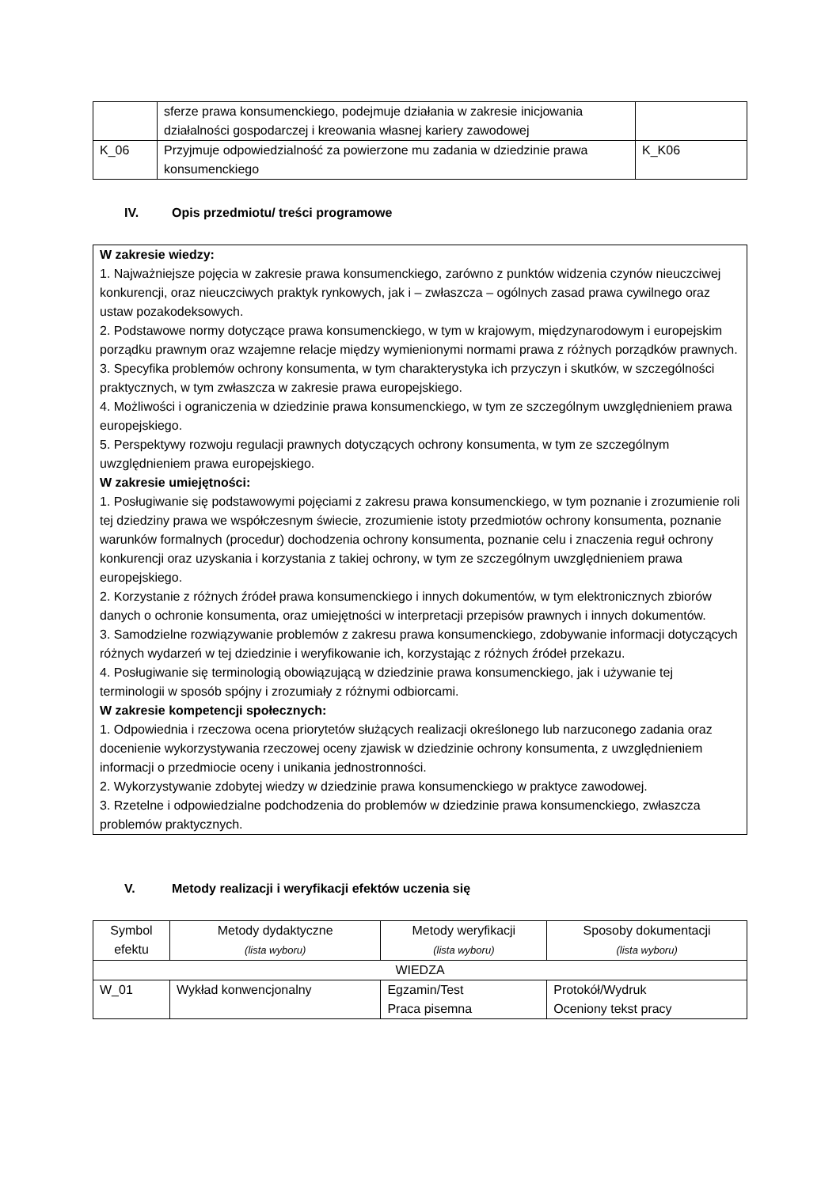| | sferze prawa konsumenckiego, podejmuje działania w zakresie inicjowania działalności gospodarczej i kreowania własnej kariery zawodowej | |
| K_06 | Przyjmuje odpowiedzialność za powierzone mu zadania w dziedzinie prawa konsumenckiego | K_K06 |
IV. Opis przedmiotu/ treści programowe
W zakresie wiedzy:
1. Najważniejsze pojęcia w zakresie prawa konsumenckiego, zarówno z punktów widzenia czynów nieuczciwej konkurencji, oraz nieuczciwych praktyk rynkowych, jak i – zwłaszcza – ogólnych zasad prawa cywilnego oraz ustaw pozakodeksowych.
2. Podstawowe normy dotyczące prawa konsumenckiego, w tym w krajowym, międzynarodowym i europejskim porządku prawnym oraz wzajemne relacje między wymienionymi normami prawa z różnych porządków prawnych.
3. Specyfika problemów ochrony konsumenta, w tym charakterystyka ich przyczyn i skutków, w szczególności praktycznych, w tym zwłaszcza w zakresie prawa europejskiego.
4. Możliwości i ograniczenia w dziedzinie prawa konsumenckiego, w tym ze szczególnym uwzględnieniem prawa europejskiego.
5. Perspektywy rozwoju regulacji prawnych dotyczących ochrony konsumenta, w tym ze szczególnym uwzględnieniem prawa europejskiego.
W zakresie umiejętności:
1. Posługiwanie się podstawowymi pojęciami z zakresu prawa konsumenckiego, w tym poznanie i zrozumienie roli tej dziedziny prawa we współczesnym świecie, zrozumienie istoty przedmiotów ochrony konsumenta, poznanie warunków formalnych (procedur) dochodzenia ochrony konsumenta, poznanie celu i znaczenia reguł ochrony konkurencji oraz uzyskania i korzystania z takiej ochrony, w tym ze szczególnym uwzględnieniem prawa europejskiego.
2. Korzystanie z różnych źródeł prawa konsumenckiego i innych dokumentów, w tym elektronicznych zbiorów danych o ochronie konsumenta, oraz umiejętności w interpretacji przepisów prawnych i innych dokumentów.
3. Samodzielne rozwiązywanie problemów z zakresu prawa konsumenckiego, zdobywanie informacji dotyczących różnych wydarzeń w tej dziedzinie i weryfikowanie ich, korzystając z różnych źródeł przekazu.
4. Posługiwanie się terminologią obowiązującą w dziedzinie prawa konsumenckiego, jak i używanie tej terminologii w sposób spójny i zrozumiały z różnymi odbiorcami.
W zakresie kompetencji społecznych:
1. Odpowiednia i rzeczowa ocena priorytetów służących realizacji określonego lub narzuconego zadania oraz docenienie wykorzystywania rzeczowej oceny zjawisk w dziedzinie ochrony konsumenta, z uwzględnieniem informacji o przedmiocie oceny i unikania jednostronności.
2. Wykorzystywanie zdobytej wiedzy w dziedzinie prawa konsumenckiego w praktyce zawodowej.
3. Rzetelne i odpowiedzialne podchodzenia do problemów w dziedzinie prawa konsumenckiego, zwłaszcza problemów praktycznych.
V. Metody realizacji i weryfikacji efektów uczenia się
| Symbol efektu | Metody dydaktyczne (lista wyboru) | Metody weryfikacji (lista wyboru) | Sposoby dokumentacji (lista wyboru) |
| --- | --- | --- | --- |
| WIEDZA | | | |
| W_01 | Wykład konwencjonalny | Egzamin/Test Praca pisemna | Protokół/Wydruk Oceniony tekst pracy |